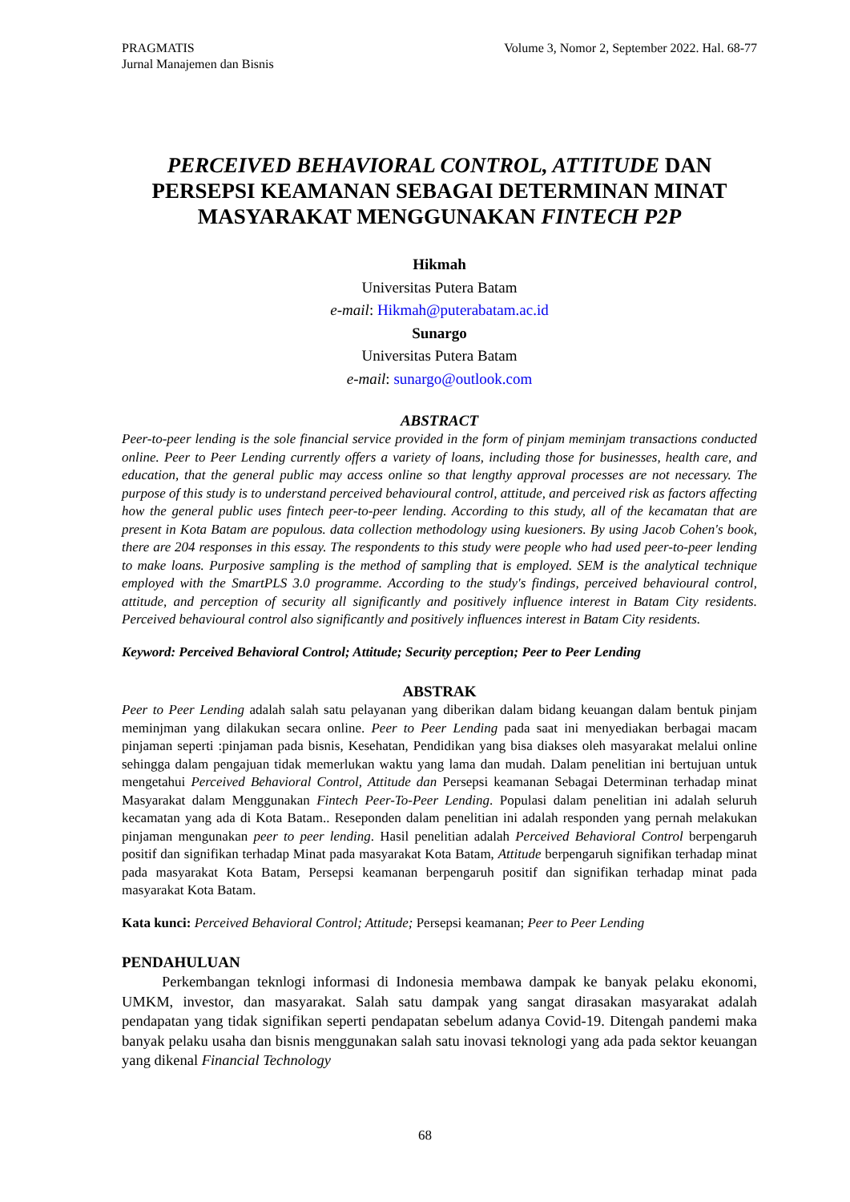PRAGMATIS
Jurnal Manajemen dan Bisnis
Volume 3, Nomor 2, September 2022. Hal. 68-77
PERCEIVED BEHAVIORAL CONTROL, ATTITUDE DAN PERSEPSI KEAMANAN SEBAGAI DETERMINAN MINAT MASYARAKAT MENGGUNAKAN FINTECH P2P
Hikmah
Universitas Putera Batam
e-mail: Hikmah@puterabatam.ac.id
Sunargo
Universitas Putera Batam
e-mail: sunargo@outlook.com
ABSTRACT
Peer-to-peer lending is the sole financial service provided in the form of pinjam meminjam transactions conducted online. Peer to Peer Lending currently offers a variety of loans, including those for businesses, health care, and education, that the general public may access online so that lengthy approval processes are not necessary. The purpose of this study is to understand perceived behavioural control, attitude, and perceived risk as factors affecting how the general public uses fintech peer-to-peer lending. According to this study, all of the kecamatan that are present in Kota Batam are populous. data collection methodology using kuesioners. By using Jacob Cohen's book, there are 204 responses in this essay. The respondents to this study were people who had used peer-to-peer lending to make loans. Purposive sampling is the method of sampling that is employed. SEM is the analytical technique employed with the SmartPLS 3.0 programme. According to the study's findings, perceived behavioural control, attitude, and perception of security all significantly and positively influence interest in Batam City residents. Perceived behavioural control also significantly and positively influences interest in Batam City residents.
Keyword: Perceived Behavioral Control; Attitude; Security perception; Peer to Peer Lending
ABSTRAK
Peer to Peer Lending adalah salah satu pelayanan yang diberikan dalam bidang keuangan dalam bentuk pinjam meminjman yang dilakukan secara online. Peer to Peer Lending pada saat ini menyediakan berbagai macam pinjaman seperti :pinjaman pada bisnis, Kesehatan, Pendidikan yang bisa diakses oleh masyarakat melalui online sehingga dalam pengajuan tidak memerlukan waktu yang lama dan mudah. Dalam penelitian ini bertujuan untuk mengetahui Perceived Behavioral Control, Attitude dan Persepsi keamanan Sebagai Determinan terhadap minat Masyarakat dalam Menggunakan Fintech Peer-To-Peer Lending. Populasi dalam penelitian ini adalah seluruh kecamatan yang ada di Kota Batam.. Reseponden dalam penelitian ini adalah responden yang pernah melakukan pinjaman mengunakan peer to peer lending. Hasil penelitian adalah Perceived Behavioral Control berpengaruh positif dan signifikan terhadap Minat pada masyarakat Kota Batam, Attitude berpengaruh signifikan terhadap minat pada masyarakat Kota Batam, Persepsi keamanan berpengaruh positif dan signifikan terhadap minat pada masyarakat Kota Batam.
Kata kunci: Perceived Behavioral Control; Attitude; Persepsi keamanan; Peer to Peer Lending
PENDAHULUAN
Perkembangan teknlogi informasi di Indonesia membawa dampak ke banyak pelaku ekonomi, UMKM, investor, dan masyarakat. Salah satu dampak yang sangat dirasakan masyarakat adalah pendapatan yang tidak signifikan seperti pendapatan sebelum adanya Covid-19. Ditengah pandemi maka banyak pelaku usaha dan bisnis menggunakan salah satu inovasi teknologi yang ada pada sektor keuangan yang dikenal Financial Technology
68